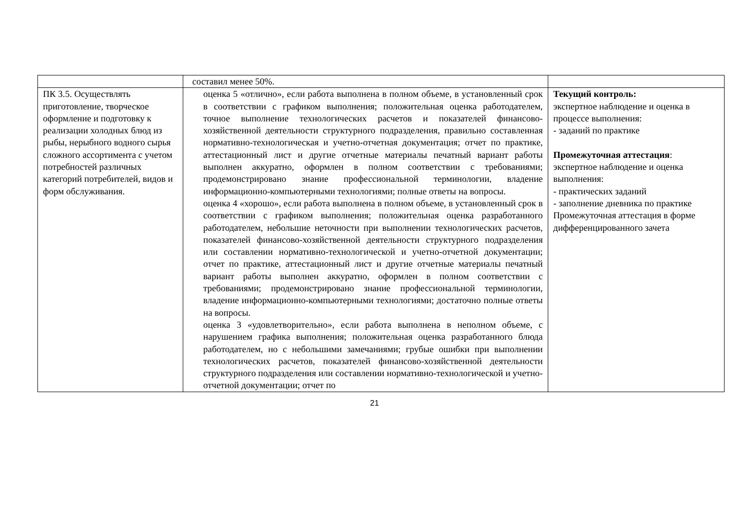| | составил менее 50%. | |
| ПК 3.5. Осуществлять приготовление, творческое оформление и подготовку к реализации холодных блюд из рыбы, нерыбного водного сырья сложного ассортимента с учетом потребностей различных категорий потребителей, видов и форм обслуживания. | оценка 5 «отлично», если работа выполнена в полном объеме, в установленный срок в соответствии с графиком выполнения; положительная оценка работодателем, точное выполнение технологических расчетов и показателей финансово- хозяйственной деятельности структурного подразделения, правильно составленная нормативно-технологическая и учетно-отчетная документация; отчет по практике, аттестационный лист и другие отчетные материалы печатный вариант работы выполнен аккуратно, оформлен в полном соответствии с требованиями; продемонстрировано знание профессиональной терминологии, владение информационно-компьютерными технологиями; полные ответы на вопросы. оценка 4 «хорошо», если работа выполнена в полном объеме, в установленный срок в соответствии с графиком выполнения; положительная оценка разработанного работодателем, небольшие неточности при выполнении технологических расчетов, показателей финансово-хозяйственной деятельности структурного подразделения или составлении нормативно-технологической и учетно-отчетной документации; отчет по практике, аттестационный лист и другие отчетные материалы печатный вариант работы выполнен аккуратно, оформлен в полном соответствии с требованиями; продемонстрировано знание профессиональной терминологии, владение информационно-компьютерными технологиями; достаточно полные ответы на вопросы. оценка 3 «удовлетворительно», если работа выполнена в неполном объеме, с нарушением графика выполнения; положительная оценка разработанного блюда работодателем, но с небольшими замечаниями; грубые ошибки при выполнении технологических расчетов, показателей финансово-хозяйственной деятельности структурного подразделения или составлении нормативно-технологической и учетно- отчетной документации; отчет по | Текущий контроль: экспертное наблюдение и оценка в процессе выполнения: - заданий по практике Промежуточная аттестация : экспертное наблюдение и оценка выполнения: - практических заданий - заполнение дневника по практике Промежуточная аттестация в форме дифференцированного зачета |
21